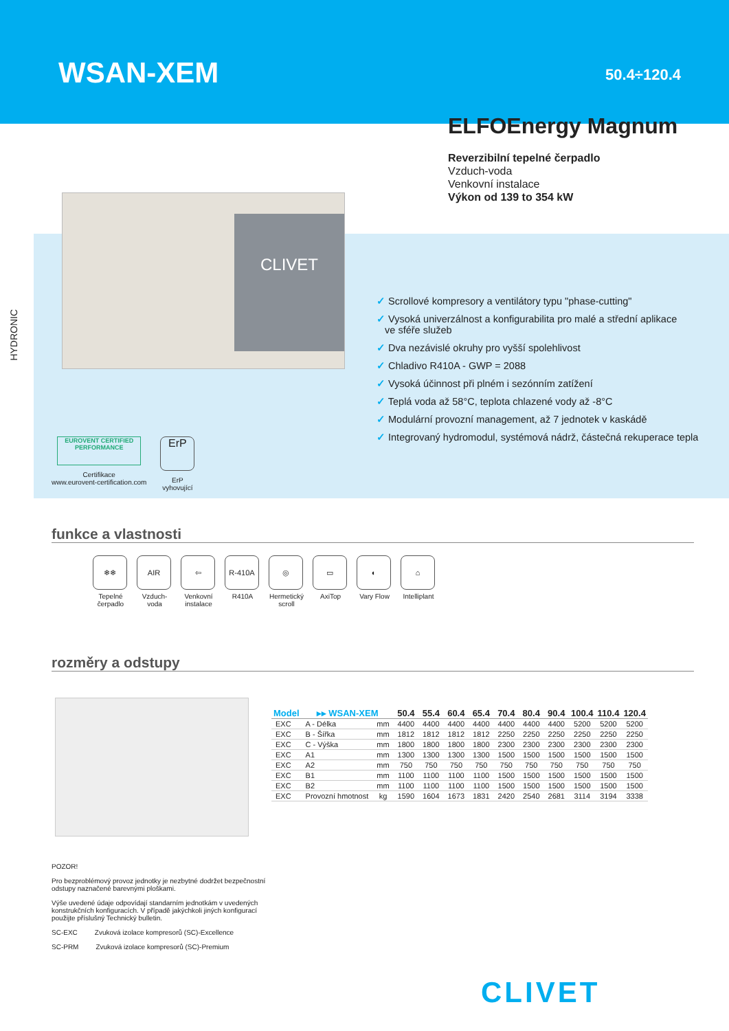WSAN-XEM
50.4÷120.4
HYDRONIC
ELFOEnergy Magnum
Reverzibilní tepelné čerpadlo
Vzduch-voda
Venkovní instalace
Výkon od 139 to 354 kW
CLIVET
✓ Scrollové kompresory a ventilátory typu "phase-cutting"
✓ Vysoká univerzálnost a konfigurabilita pro malé a střední aplikace
ve sféře služeb
✓ Dva nezávislé okruhy pro vyšší spolehlivost
✓ Chladivo R410A - GWP = 2088
✓ Vysoká účinnost při plném i sezónním zatížení
✓ Teplá voda až 58°C, teplota chlazené vody až -8°C
✓ Modulární provozní management, až 7 jednotek v kaskádě
✓ Integrovaný hydromodul, systémová nádrž, částečná rekuperace tepla
EUROVENT CERTIFIED PERFORMANCE
Certifikace
www.eurovent-certification.com
ErP
ErP
vyhovující
funkce a vlastnosti
❄❄
Tepelné čerpadlo
AIR
Vzduch-voda
⇦
Venkovní instalace
R-410A
R410A
◎
Hermetický scroll
▭
AxiTop
◐
Vary Flow
⌂
Intelliplant
rozměry a odstupy
| Model | ▸▸ WSAN-XEM | | 50.4 | 55.4 | 60.4 | 65.4 | 70.4 | 80.4 | 90.4 | 100.4 | 110.4 | 120.4 |
| --- | --- | --- | --- | --- | --- | --- | --- | --- | --- | --- | --- | --- |
| EXC | A - Délka | mm | 4400 | 4400 | 4400 | 4400 | 4400 | 4400 | 4400 | 5200 | 5200 | 5200 |
| EXC | B - Šířka | mm | 1812 | 1812 | 1812 | 1812 | 2250 | 2250 | 2250 | 2250 | 2250 | 2250 |
| EXC | C - Výška | mm | 1800 | 1800 | 1800 | 1800 | 2300 | 2300 | 2300 | 2300 | 2300 | 2300 |
| EXC | A1 | mm | 1300 | 1300 | 1300 | 1300 | 1500 | 1500 | 1500 | 1500 | 1500 | 1500 |
| EXC | A2 | mm | 750 | 750 | 750 | 750 | 750 | 750 | 750 | 750 | 750 | 750 |
| EXC | B1 | mm | 1100 | 1100 | 1100 | 1100 | 1500 | 1500 | 1500 | 1500 | 1500 | 1500 |
| EXC | B2 | mm | 1100 | 1100 | 1100 | 1100 | 1500 | 1500 | 1500 | 1500 | 1500 | 1500 |
| EXC | Provozní hmotnost | kg | 1590 | 1604 | 1673 | 1831 | 2420 | 2540 | 2681 | 3114 | 3194 | 3338 |
POZOR!
Pro bezproblémový provoz jednotky je nezbytné dodržet bezpečnostní odstupy naznačené barevnými ploškami.
Výše uvedené údaje odpovídají standarním jednotkám v uvedených konstrukčních konfiguracích. V případě jakýchkoli jiných konfigurací použijte příslušný Technický bulletin.
SC-EXC Zvuková izolace kompresorů (SC)-Excellence
SC-PRM Zvuková izolace kompresorů (SC)-Premium
CLIVET